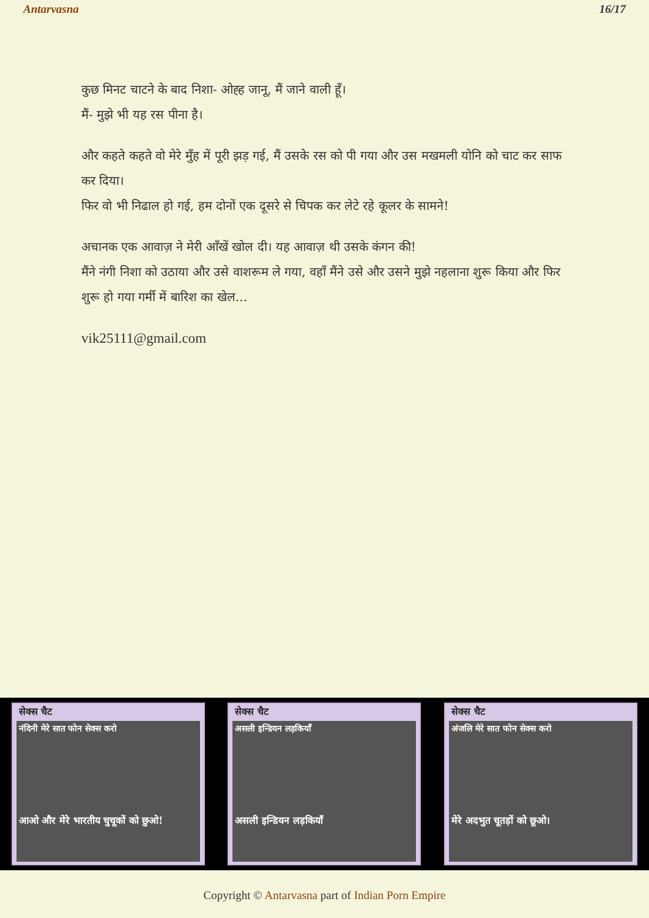Antarvasna 16/17
कुछ मिनट चाटने के बाद निशा- ओह्ह जानू, मैं जाने वाली हूँ।
मैं- मुझे भी यह रस पीना है।
और कहते कहते वो मेरे मुँह में पूरी झड़ गई, मैं उसके रस को पी गया और उस मखमली योनि को चाट कर साफ कर दिया।
फिर वो भी निढाल हो गई, हम दोनों एक दूसरे से चिपक कर लेटे रहे कूलर के सामने!
अचानक एक आवाज़ ने मेरी आँखें खोल दी। यह आवाज़ थी उसके कंगन की!
मैंने नंगी निशा को उठाया और उसे वाशरूम ले गया, वहाँ मैंने उसे और उसने मुझे नहलाना शुरू किया और फिर शुरू हो गया गर्मी में बारिश का खेल…
vik25111@gmail.com
सेक्स चैट
नंदिनी मेरे सात फोन सेक्स करो
आओ और मेरे भारतीय चुचूकों को छुओ!
सेक्स चैट
असली इन्डियन लड़कियाँ
असली इन्डियन लड़कियाँ
सेक्स चैट
अंजलि मेरे सात फोन सेक्स करो
मेरे अदभुत चूतड़ों को छूओ।
Copyright © Antarvasna part of Indian Porn Empire